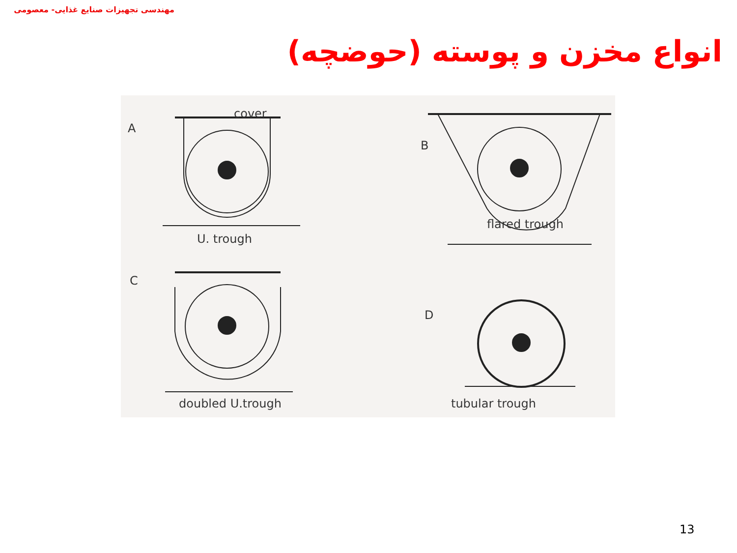مهندسی تجهیزات صنایع غذایی- معصومی
انواع مخزن و پوسته (حوضچه)
A
cover
U. trough
B
flared trough
C
doubled U.trough
D
tubular trough
13